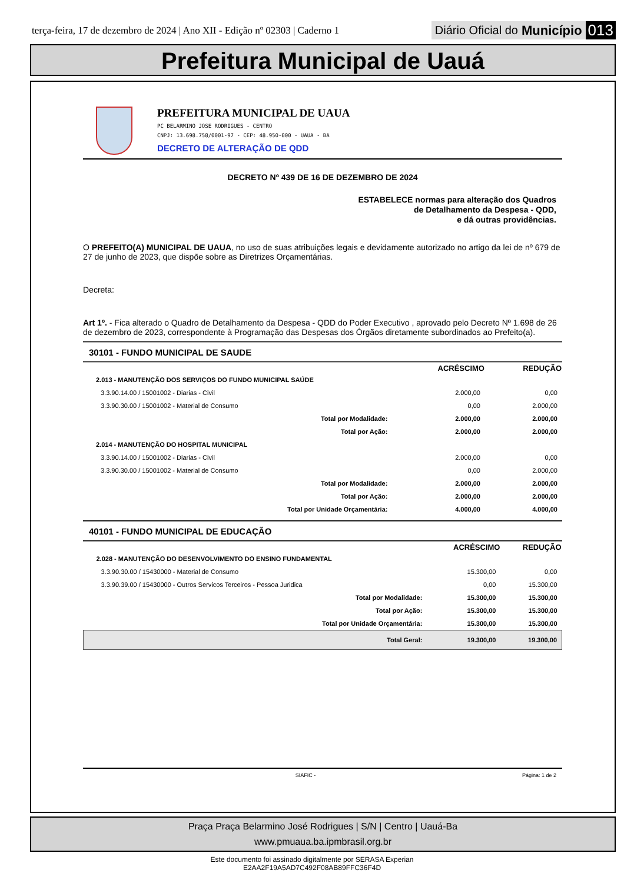terça-feira, 17 de dezembro de 2024 | Ano XII - Edição nº 02303 | Caderno 1
Diário Oficial do Município 013
Prefeitura Municipal de Uauá
PREFEITURA MUNICIPAL DE UAUA
PC BELARMINO JOSE RODRIGUES - CENTRO
CNPJ: 13.698.758/0001-97 - CEP: 48.950-000 - UAUA - BA
DECRETO DE ALTERAÇÃO DE QDD
DECRETO Nº 439 DE 16 DE DEZEMBRO DE 2024
ESTABELECE normas para alteração dos Quadros
de Detalhamento da Despesa - QDD,
e dá outras providências.
O PREFEITO(A) MUNICIPAL DE UAUA, no uso de suas atribuições legais e devidamente autorizado no artigo da lei de nº 679 de 27 de junho de 2023, que dispõe sobre as Diretrizes Orçamentárias.
Decreta:
Art 1º. - Fica alterado o Quadro de Detalhamento da Despesa - QDD do Poder Executivo , aprovado pelo Decreto Nº 1.698 de 26 de dezembro de 2023, correspondente à Programação das Despesas dos Órgãos diretamente subordinados ao Prefeito(a).
30101 - FUNDO MUNICIPAL DE SAUDE
| | ACRÉSCIMO | REDUÇÃO |
| 2.013 - MANUTENÇÃO DOS SERVIÇOS DO FUNDO MUNICIPAL SAÚDE | | |
| 3.3.90.14.00 / 15001002 - Diarias - Civil | 2.000,00 | 0,00 |
| 3.3.90.30.00 / 15001002 - Material de Consumo | 0,00 | 2.000,00 |
| Total por Modalidade: | 2.000,00 | 2.000,00 |
| Total por Ação: | 2.000,00 | 2.000,00 |
| 2.014 - MANUTENÇÃO DO HOSPITAL MUNICIPAL | | |
| 3.3.90.14.00 / 15001002 - Diarias - Civil | 2.000,00 | 0,00 |
| 3.3.90.30.00 / 15001002 - Material de Consumo | 0,00 | 2.000,00 |
| Total por Modalidade: | 2.000,00 | 2.000,00 |
| Total por Ação: | 2.000,00 | 2.000,00 |
| Total por Unidade Orçamentária: | 4.000,00 | 4.000,00 |
40101 - FUNDO MUNICIPAL DE EDUCAÇÃO
| | ACRÉSCIMO | REDUÇÃO |
| 2.028 - MANUTENÇÃO DO DESENVOLVIMENTO DO ENSINO FUNDAMENTAL | | |
| 3.3.90.30.00 / 15430000 - Material de Consumo | 15.300,00 | 0,00 |
| 3.3.90.39.00 / 15430000 - Outros Servicos Terceiros - Pessoa Juridica | 0,00 | 15.300,00 |
| Total por Modalidade: | 15.300,00 | 15.300,00 |
| Total por Ação: | 15.300,00 | 15.300,00 |
| Total por Unidade Orçamentária: | 15.300,00 | 15.300,00 |
| Total Geral: | 19.300,00 | 19.300,00 |
SIAFIC - Página: 1 de 2
Praça Praça Belarmino José Rodrigues | S/N | Centro | Uauá-Ba
www.pmuaua.ba.ipmbrasil.org.br
Este documento foi assinado digitalmente por SERASA Experian
E2AA2F19A5AD7C492F08AB89FFC36F4D